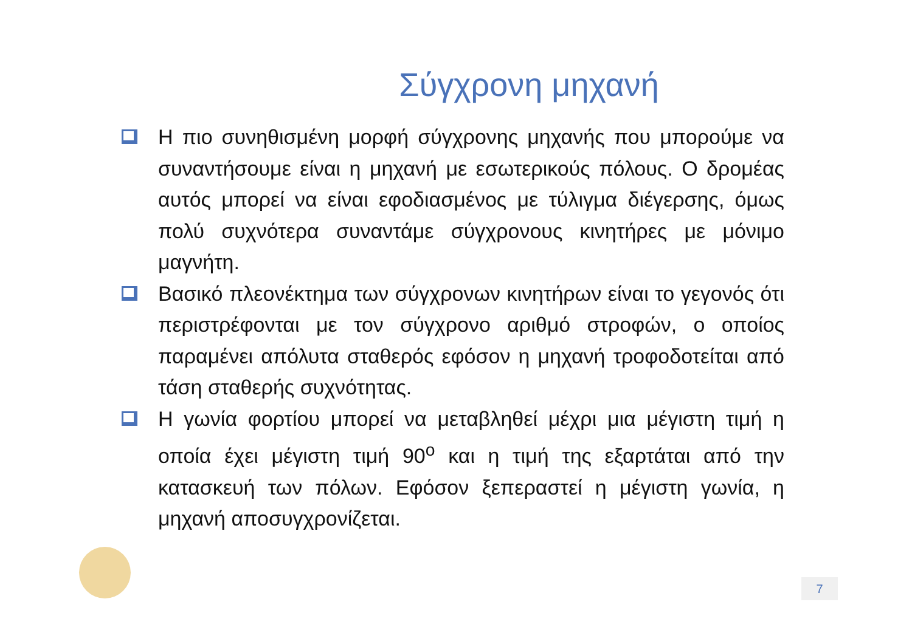Σύγχρονη μηχανή
Η πιο συνηθισμένη μορφή σύγχρονης μηχανής που μπορούμε να συναντήσουμε είναι η μηχανή με εσωτερικούς πόλους. Ο δρομέας αυτός μπορεί να είναι εφοδιασμένος με τύλιγμα διέγερσης, όμως πολύ συχνότερα συναντάμε σύγχρονους κινητήρες με μόνιμο μαγνήτη.
Βασικό πλεονέκτημα των σύγχρονων κινητήρων είναι το γεγονός ότι περιστρέφονται με τον σύγχρονο αριθμό στροφών, ο οποίος παραμένει απόλυτα σταθερός εφόσον η μηχανή τροφοδοτείται από τάση σταθερής συχνότητας.
Η γωνία φορτίου μπορεί να μεταβληθεί μέχρι μια μέγιστη τιμή η οποία έχει μέγιστη τιμή 90<sup>ο</sup> και η τιμή της εξαρτάται από την κατασκευή των πόλων. Εφόσον ξεπεραστεί η μέγιστη γωνία, η μηχανή αποσυγχρονίζεται.
7